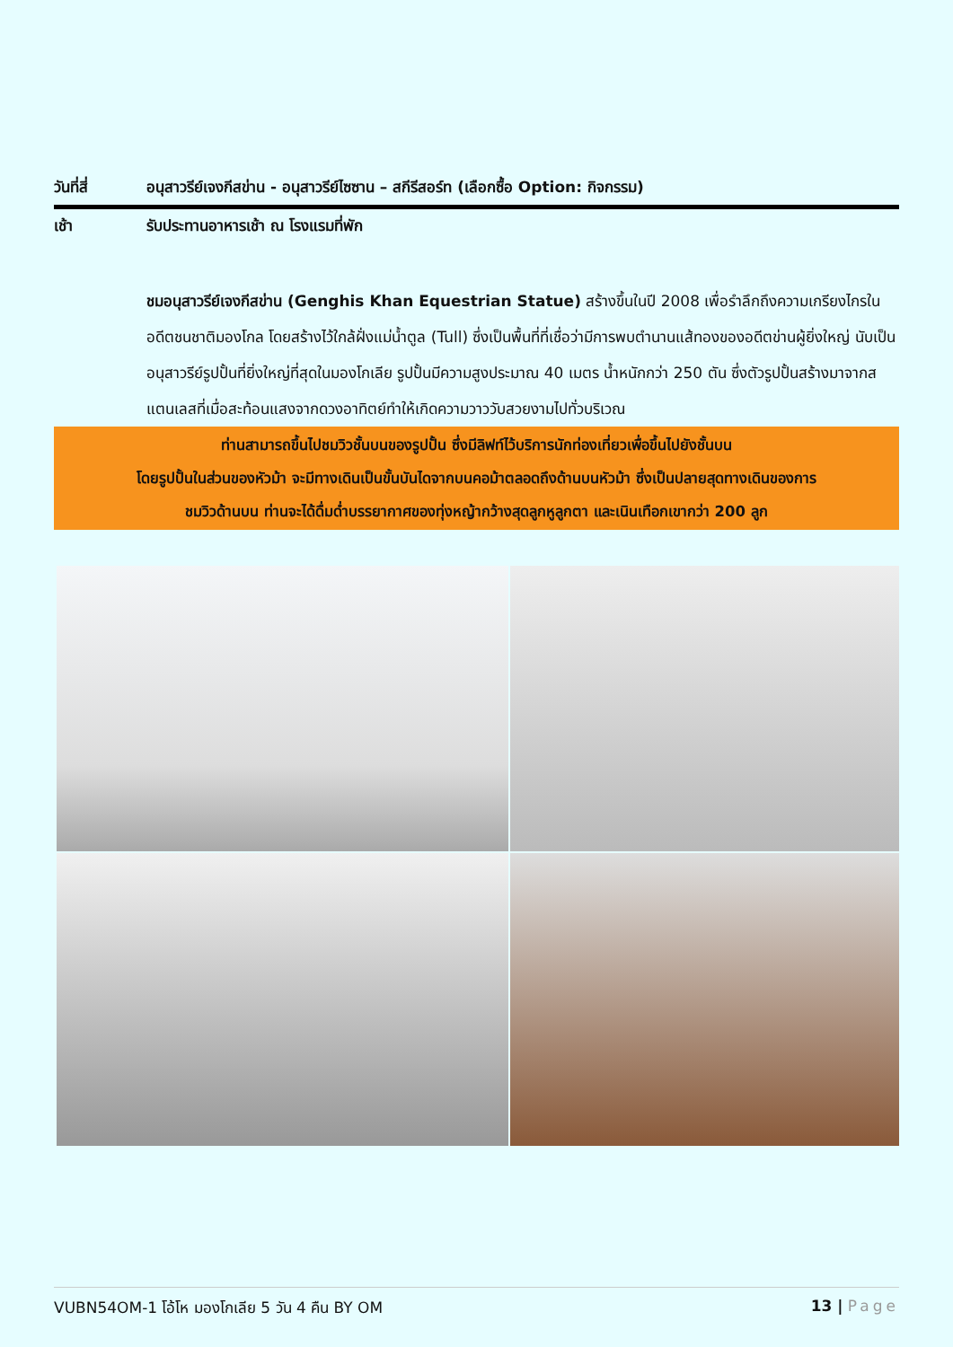วันที่สี่ อนุสาวรีย์เจงกีสข่าน - อนุสาวรีย์ไซซาน – สกีรีสอร์ท (เลือกซื้อ Option: กิจกรรม)
เช้า รับประทานอาหารเช้า ณ โรงแรมที่พัก
ชมอนุสาวรีย์เจงกีสข่าน (Genghis Khan Equestrian Statue) สร้างขึ้นในปี 2008 เพื่อรำลึกถึงความเกรียงไกรในอดีตชนชาติมองโกล โดยสร้างไว้ใกล้ฝั่งแม่น้ำตูล (Tull) ซึ่งเป็นพื้นที่ที่เชื่อว่ามีการพบตำนานแส้ทองของอดีตข่านผู้ยิ่งใหญ่ นับเป็นอนุสาวรีย์รูปปั้นที่ยิ่งใหญ่ที่สุดในมองโกเลีย รูปปั้นมีความสูงประมาณ 40 เมตร น้ำหนักกว่า 250 ตัน ซึ่งตัวรูปปั้นสร้างมาจากสแตนเลสที่เมื่อสะท้อนแสงจากดวงอาทิตย์ทำให้เกิดความวาววับสวยงามไปทั่วบริเวณ
ท่านสามารถขึ้นไปชมวิวชั้นบนของรูปปั้น ซึ่งมีลิฟท์ไว้บริการนักท่องเที่ยวเพื่อขึ้นไปยังชั้นบน
โดยรูปปั้นในส่วนของหัวม้า จะมีทางเดินเป็นขั้นบันไดจากบนคอม้าตลอดถึงด้านบนหัวม้า ซึ่งเป็นปลายสุดทางเดินของการ
ชมวิวด้านบน ท่านจะได้ดื่มด่ำบรรยากาศของทุ่งหญ้ากว้างสุดลูกหูลูกตา และเนินเทือกเขากว่า 200 ลูก
VUBN54OM-1 โอ้โห มองโกเลีย 5 วัน 4 คืน BY OM 13 | Page